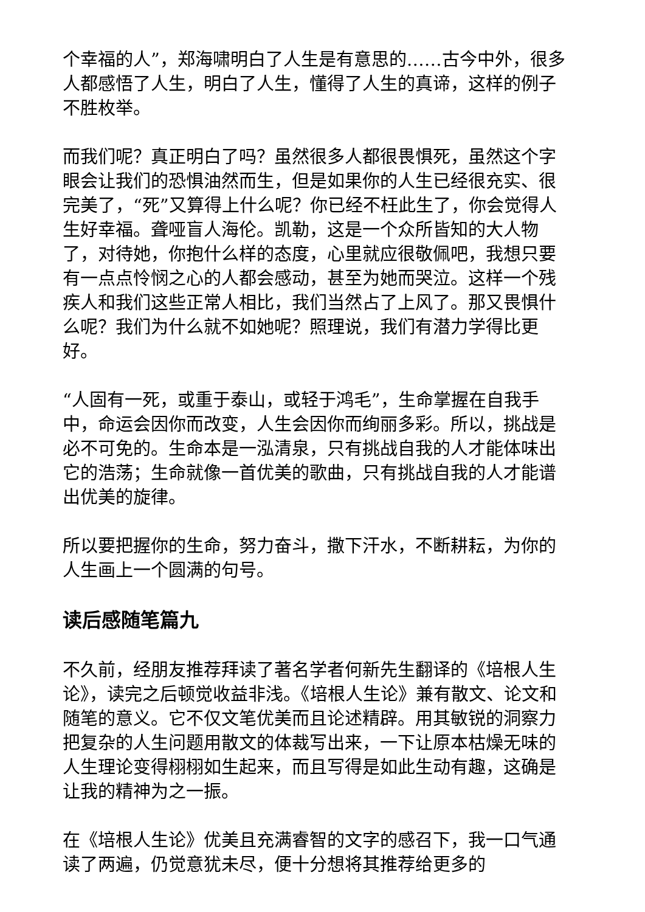个幸福的人”，郑海啸明白了人生是有意思的……古今中外，很多人都感悟了人生，明白了人生，懂得了人生的真谛，这样的例子不胜枚举。
而我们呢？真正明白了吗？虽然很多人都很畏惧死，虽然这个字眼会让我们的恐惧油然而生，但是如果你的人生已经很充实、很完美了，“死”又算得上什么呢？你已经不枉此生了，你会觉得人生好幸福。聋哑盲人海伦。凯勒，这是一个众所皆知的大人物了，对待她，你抱什么样的态度，心里就应很敬佩吧，我想只要有一点点怜悯之心的人都会感动，甚至为她而哭泣。这样一个残疾人和我们这些正常人相比，我们当然占了上风了。那又畏惧什么呢？我们为什么就不如她呢？照理说，我们有潜力学得比更好。
“人固有一死，或重于泰山，或轻于鸿毛”，生命掌握在自我手中，命运会因你而改变，人生会因你而绚丽多彩。所以，挑战是必不可免的。生命本是一泓清泉，只有挑战自我的人才能体味出它的浩荡；生命就像一首优美的歌曲，只有挑战自我的人才能谱出优美的旋律。
所以要把握你的生命，努力奋斗，撒下汗水，不断耕耘，为你的人生画上一个圆满的句号。
读后感随笔篇九
不久前，经朋友推荐拜读了著名学者何新先生翻译的《培根人生论》，读完之后顿觉收益非浅。《培根人生论》兼有散文、论文和随笔的意义。它不仅文笔优美而且论述精辟。用其敏锐的洞察力把复杂的人生问题用散文的体裁写出来，一下让原本枯燥无味的人生理论变得栩栩如生起来，而且写得是如此生动有趣，这确是让我的精神为之一振。
在《培根人生论》优美且充满睿智的文字的感召下，我一口气通读了两遍，仍觉意犹未尽，便十分想将其推荐给更多的